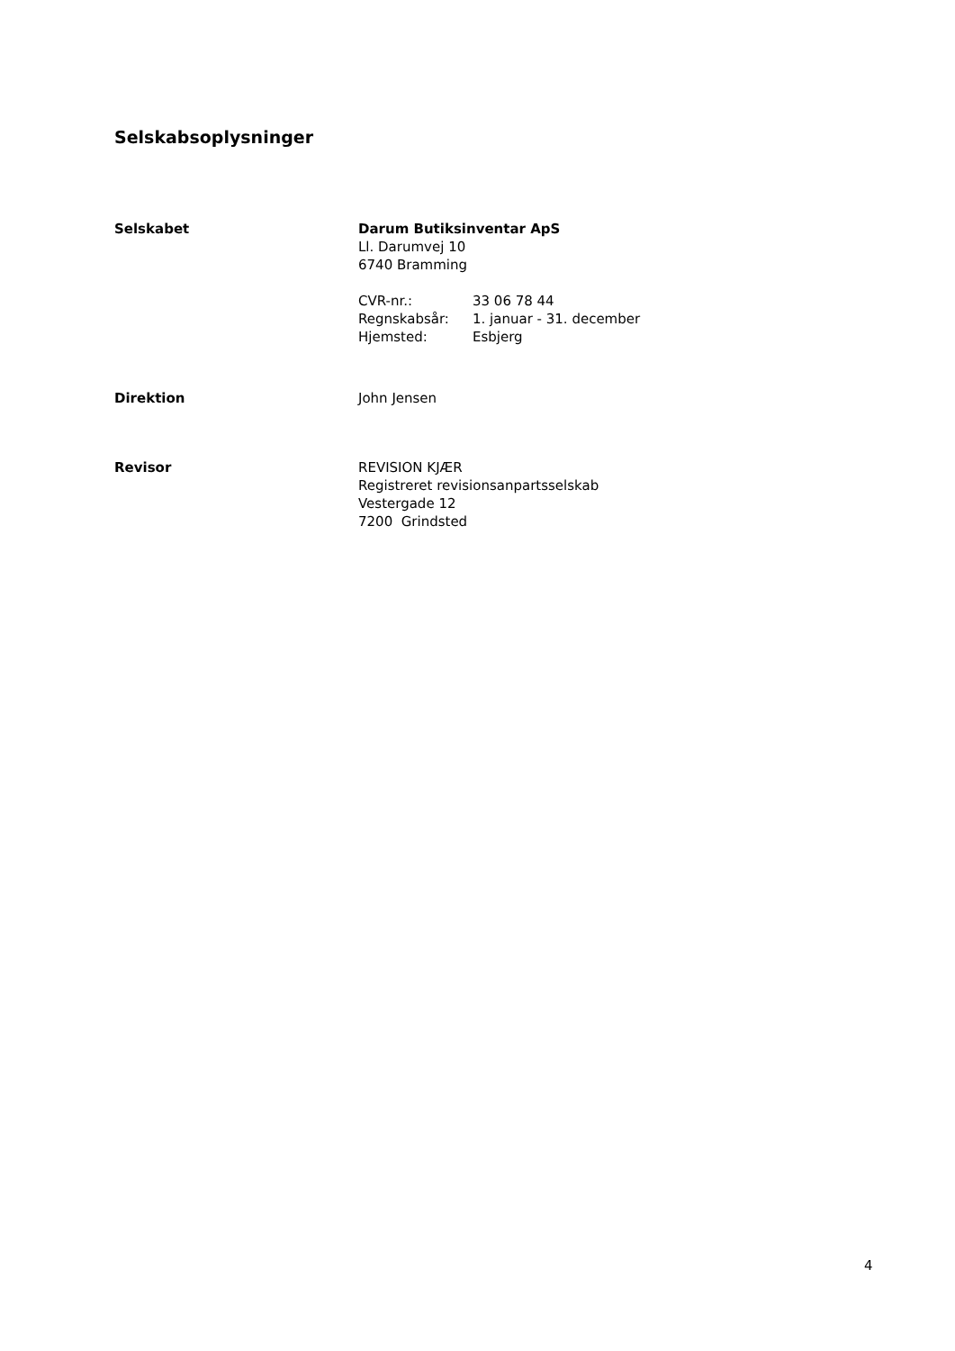Selskabsoplysninger
Selskabet Darum Butiksinventar ApS
Ll. Darumvej 10
6740 Bramming
| CVR-nr.: | 33 06 78 44 |
| Regnskabsår: | 1. januar - 31. december |
| Hjemsted: | Esbjerg |
Direktion John Jensen
Revisor REVISION KJÆR
Registreret revisionsanpartsselskab
Vestergade 12
7200 Grindsted
4